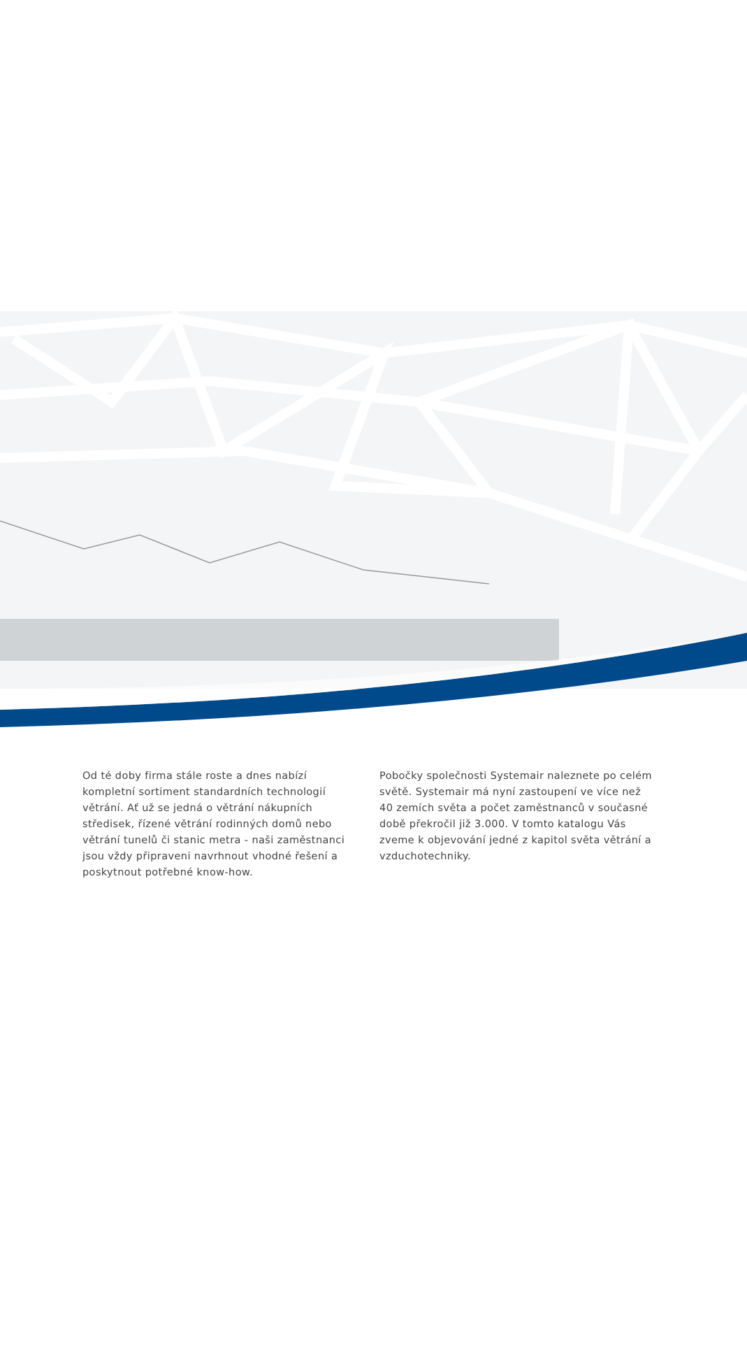Od té doby firma stále roste a dnes nabízí kompletní sortiment standardních technologií větrání. Ať už se jedná o větrání nákupních středisek, řízené větrání rodinných domů nebo větrání tunelů či stanic metra - naši zaměstnanci jsou vždy připraveni navrhnout vhodné řešení a poskytnout potřebné know-how.
Pobočky společnosti Systemair naleznete po celém světě. Systemair má nyní zastoupení ve více než 40 zemích světa a počet zaměstnanců v současné době překročil již 3.000. V tomto katalogu Vás zveme k objevování jedné z kapitol světa větrání a vzduchotechniky.